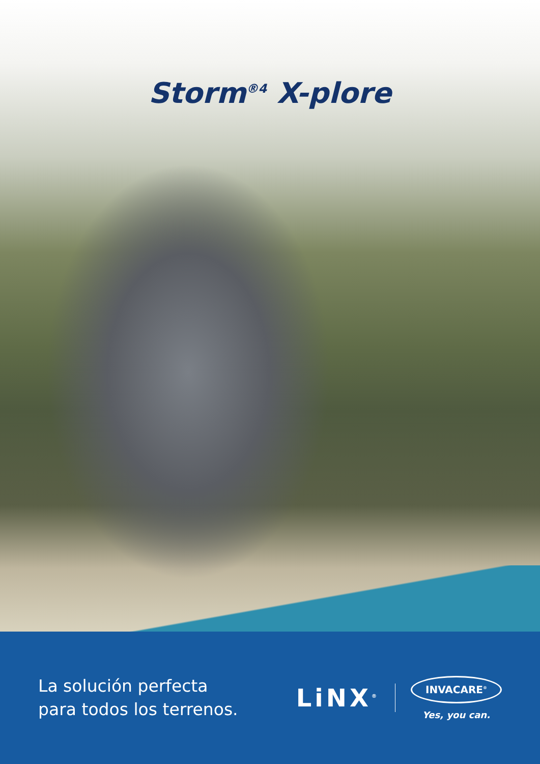Storm<sup>®4</sup> X-plore
La solución perfecta
para todos los terrenos.
LiNX<sup>®</sup>
INVACARE<sup>®</sup>
Yes, you can.